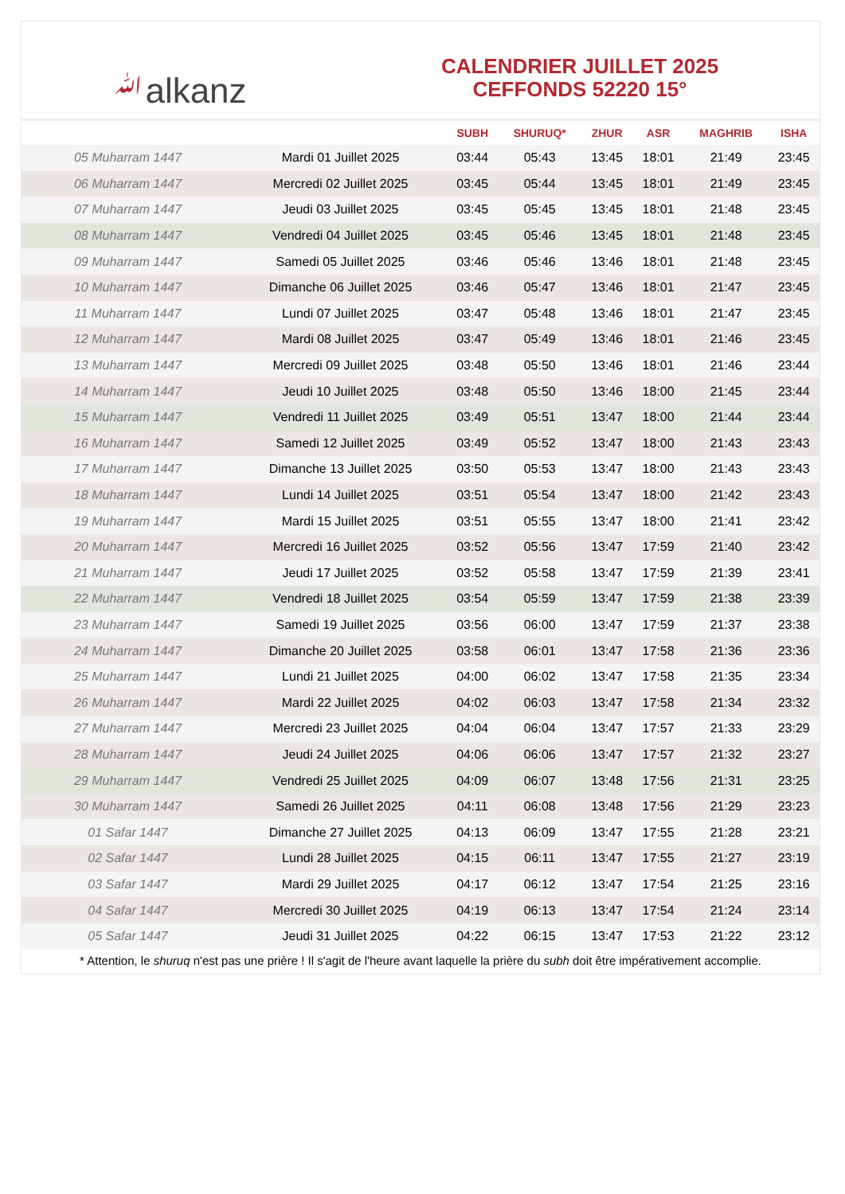ﷲalkanz
CALENDRIER JUILLET 2025
CEFFONDS 52220 15°
| | | SUBH | SHURUQ* | ZHUR | ASR | MAGHRIB | ISHA |
| --- | --- | --- | --- | --- | --- | --- | --- |
| 05 Muharram 1447 | Mardi 01 Juillet 2025 | 03:44 | 05:43 | 13:45 | 18:01 | 21:49 | 23:45 |
| 06 Muharram 1447 | Mercredi 02 Juillet 2025 | 03:45 | 05:44 | 13:45 | 18:01 | 21:49 | 23:45 |
| 07 Muharram 1447 | Jeudi 03 Juillet 2025 | 03:45 | 05:45 | 13:45 | 18:01 | 21:48 | 23:45 |
| 08 Muharram 1447 | Vendredi 04 Juillet 2025 | 03:45 | 05:46 | 13:45 | 18:01 | 21:48 | 23:45 |
| 09 Muharram 1447 | Samedi 05 Juillet 2025 | 03:46 | 05:46 | 13:46 | 18:01 | 21:48 | 23:45 |
| 10 Muharram 1447 | Dimanche 06 Juillet 2025 | 03:46 | 05:47 | 13:46 | 18:01 | 21:47 | 23:45 |
| 11 Muharram 1447 | Lundi 07 Juillet 2025 | 03:47 | 05:48 | 13:46 | 18:01 | 21:47 | 23:45 |
| 12 Muharram 1447 | Mardi 08 Juillet 2025 | 03:47 | 05:49 | 13:46 | 18:01 | 21:46 | 23:45 |
| 13 Muharram 1447 | Mercredi 09 Juillet 2025 | 03:48 | 05:50 | 13:46 | 18:01 | 21:46 | 23:44 |
| 14 Muharram 1447 | Jeudi 10 Juillet 2025 | 03:48 | 05:50 | 13:46 | 18:00 | 21:45 | 23:44 |
| 15 Muharram 1447 | Vendredi 11 Juillet 2025 | 03:49 | 05:51 | 13:47 | 18:00 | 21:44 | 23:44 |
| 16 Muharram 1447 | Samedi 12 Juillet 2025 | 03:49 | 05:52 | 13:47 | 18:00 | 21:43 | 23:43 |
| 17 Muharram 1447 | Dimanche 13 Juillet 2025 | 03:50 | 05:53 | 13:47 | 18:00 | 21:43 | 23:43 |
| 18 Muharram 1447 | Lundi 14 Juillet 2025 | 03:51 | 05:54 | 13:47 | 18:00 | 21:42 | 23:43 |
| 19 Muharram 1447 | Mardi 15 Juillet 2025 | 03:51 | 05:55 | 13:47 | 18:00 | 21:41 | 23:42 |
| 20 Muharram 1447 | Mercredi 16 Juillet 2025 | 03:52 | 05:56 | 13:47 | 17:59 | 21:40 | 23:42 |
| 21 Muharram 1447 | Jeudi 17 Juillet 2025 | 03:52 | 05:58 | 13:47 | 17:59 | 21:39 | 23:41 |
| 22 Muharram 1447 | Vendredi 18 Juillet 2025 | 03:54 | 05:59 | 13:47 | 17:59 | 21:38 | 23:39 |
| 23 Muharram 1447 | Samedi 19 Juillet 2025 | 03:56 | 06:00 | 13:47 | 17:59 | 21:37 | 23:38 |
| 24 Muharram 1447 | Dimanche 20 Juillet 2025 | 03:58 | 06:01 | 13:47 | 17:58 | 21:36 | 23:36 |
| 25 Muharram 1447 | Lundi 21 Juillet 2025 | 04:00 | 06:02 | 13:47 | 17:58 | 21:35 | 23:34 |
| 26 Muharram 1447 | Mardi 22 Juillet 2025 | 04:02 | 06:03 | 13:47 | 17:58 | 21:34 | 23:32 |
| 27 Muharram 1447 | Mercredi 23 Juillet 2025 | 04:04 | 06:04 | 13:47 | 17:57 | 21:33 | 23:29 |
| 28 Muharram 1447 | Jeudi 24 Juillet 2025 | 04:06 | 06:06 | 13:47 | 17:57 | 21:32 | 23:27 |
| 29 Muharram 1447 | Vendredi 25 Juillet 2025 | 04:09 | 06:07 | 13:48 | 17:56 | 21:31 | 23:25 |
| 30 Muharram 1447 | Samedi 26 Juillet 2025 | 04:11 | 06:08 | 13:48 | 17:56 | 21:29 | 23:23 |
| 01 Safar 1447 | Dimanche 27 Juillet 2025 | 04:13 | 06:09 | 13:47 | 17:55 | 21:28 | 23:21 |
| 02 Safar 1447 | Lundi 28 Juillet 2025 | 04:15 | 06:11 | 13:47 | 17:55 | 21:27 | 23:19 |
| 03 Safar 1447 | Mardi 29 Juillet 2025 | 04:17 | 06:12 | 13:47 | 17:54 | 21:25 | 23:16 |
| 04 Safar 1447 | Mercredi 30 Juillet 2025 | 04:19 | 06:13 | 13:47 | 17:54 | 21:24 | 23:14 |
| 05 Safar 1447 | Jeudi 31 Juillet 2025 | 04:22 | 06:15 | 13:47 | 17:53 | 21:22 | 23:12 |
* Attention, le shuruq n'est pas une prière ! Il s'agit de l'heure avant laquelle la prière du subh doit être impérativement accomplie.